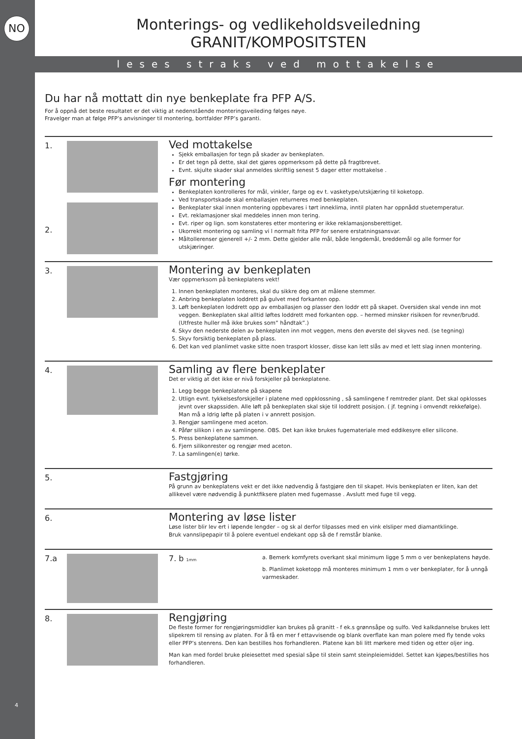NO
4
Monterings- og vedlikeholdsveiledning
GRANIT/KOMPOSITSTEN
leses straks ved mottakelse
Du har nå mottatt din nye benkeplate fra PFP A/S.
For å oppnå det beste resultatet er det viktig at nedenstående monteringsveileding følges nøye.
Fravelger man at følge PFP’s anvisninger til montering, bortfalder PFP’s garanti.
1.
2.
Ved mottakelse
Sjekk emballasjen for tegn på skader av benkeplaten.
Er det tegn på dette, skal det gjøres oppmerksom på dette på fragtbrevet.
Evnt. skjulte skader skal anmeldes skriftlig senest 5 dager etter mottakelse .
Før montering
Benkeplaten kontrolleres for mål, vinkler, farge og ev t. vasketype/utskjæring til koketopp.
Ved transportskade skal emballasjen returneres med benkeplaten.
Benkeplater skal innen montering oppbevares i tørt inneklima, inntil platen har oppnådd stuetemperatur.
Evt. reklamasjoner skal meddeles innen mon tering.
Evt. riper og lign. som konstateres etter montering er ikke reklamasjonsberettiget.
Ukorrekt montering og samling vi l normalt frita PFP for senere erstatningsansvar.
Måltollerenser gjenerell +/- 2 mm. Dette gjelder alle mål, både lengdemål, breddemål og alle former for utskjæringer.
3.
Montering av benkeplaten
Vær oppmerksom på benkeplatens vekt!
1. Innen benkeplaten monteres, skal du sikkre deg om at målene stemmer.
2. Anbring benkeplaten loddrett på gulvet med forkanten opp.
3. Løft benkeplaten loddrett opp av emballasjen og plasser den loddr ett på skapet. Oversiden skal vende inn mot veggen. Benkeplaten skal alltid løftes loddrett med forkanten opp. – hermed minsker risikoen for revner/brudd. (Utfreste huller må ikke brukes som” håndtak”.)
4. Skyv den nederste delen av benkeplaten inn mot veggen, mens den øverste del skyves ned. (se tegning)
5. Skyv forsiktig benkeplaten på plass.
6. Det kan ved planlimet vaske sitte noen trasport klosser, disse kan lett slås av med et lett slag innen montering.
4.
Samling av flere benkeplater
Det er viktig at det ikke er nivå forskjeller på benkeplatene.
1. Legg begge benkeplatene på skapene
2. Utlign evnt. tykkelsesforskjeller i platene med oppklossning , så samlingene f remtreder plant. Det skal opklosses jevnt over skapssiden. Alle løft på benkeplaten skal skje til loddrett posisjon. ( jf. tegning i omvendt rekkefølge). Man må a ldrig løfte på platen i v annrett posisjon.
3. Rengjør samlingene med aceton.
4. Påfør silikon i en av samlingene. OBS. Det kan ikke brukes fugemateriale med eddikesyre eller silicone.
5. Press benkeplatene sammen.
6. Fjern silikonrester og rengjør med aceton.
7. La samlingen(e) tørke.
5.
Fastgjøring
På grunn av benkeplatens vekt er det ikke nødvendig å fastgjøre den til skapet. Hvis benkeplaten er liten, kan det allikevel være nødvendig å punktfiksere platen med fugemasse . Avslutt med fuge til vegg.
6.
Montering av løse lister
Løse lister blir lev ert i løpende lengder – og sk al derfor tilpasses med en vink elsliper med diamantklinge.
Bruk vannslipepapir til å polere eventuel endekant opp så de f remstår blanke.
7.a 7. b 1mm
a. Bemerk komfyrets overkant skal minimum ligge 5 mm o ver benkeplatens høyde.
b. Planlimet koketopp må monteres minimum 1 mm o ver benkeplater, for å unngå varmeskader.
8.
Rengjøring
De fleste former for rengjøringsmiddler kan brukes på granitt - f ek.s grønnsåpe og sulfo. Ved kalkdannelse brukes lett slipekrem til rensing av platen. For å få en mer f ettavvisende og blank overflate kan man polere med fly tende voks eller PFP’s stenrens. Den kan bestilles hos forhandleren. Platene kan bli litt mørkere med tiden og etter oljer ing.
Man kan med fordel bruke pleiesettet med spesial såpe til stein samt steinpleiemiddel. Settet kan kjøpes/bestilles hos forhandleren.